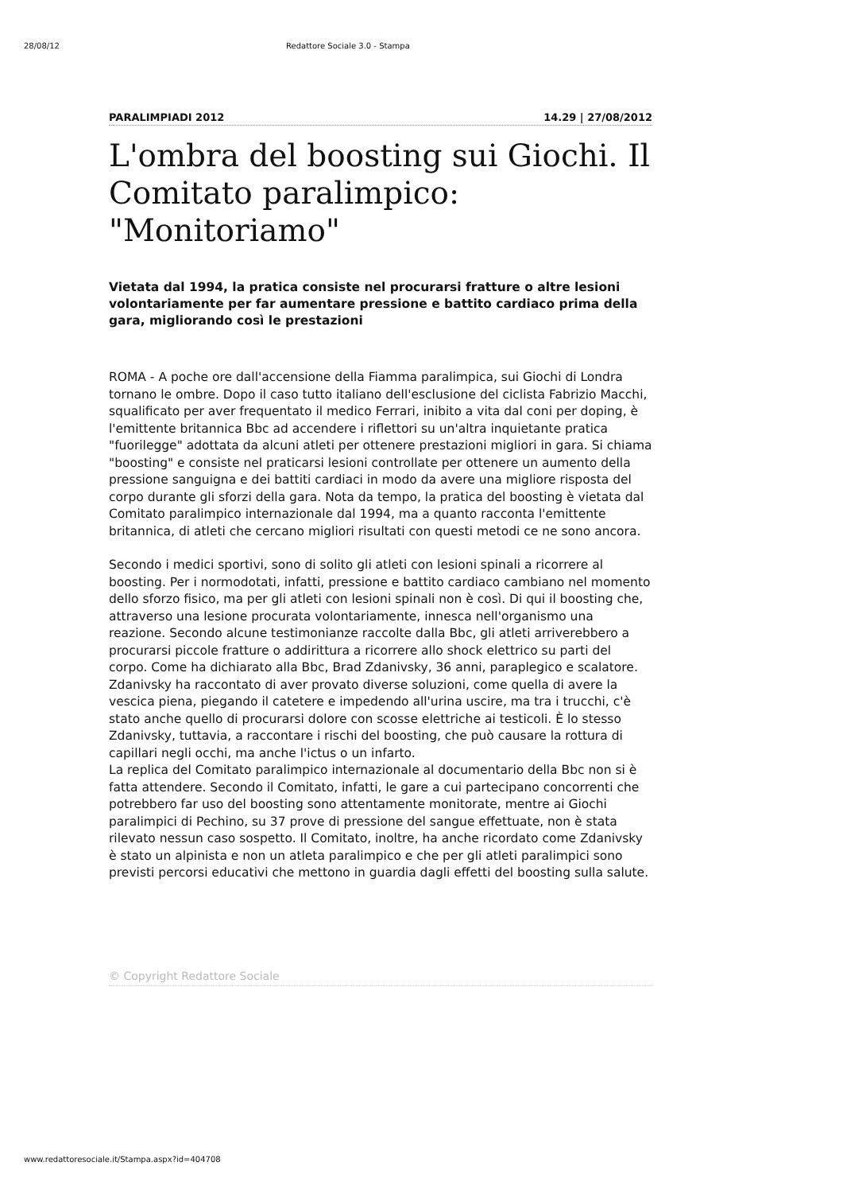28/08/12 Redattore Sociale 3.0 - Stampa
PARALIMPIADI 2012 14.29 | 27/08/2012
L'ombra del boosting sui Giochi. Il Comitato paralimpico: "Monitoriamo"
Vietata dal 1994, la pratica consiste nel procurarsi fratture o altre lesioni volontariamente per far aumentare pressione e battito cardiaco prima della gara, migliorando così le prestazioni
ROMA - A poche ore dall'accensione della Fiamma paralimpica, sui Giochi di Londra tornano le ombre. Dopo il caso tutto italiano dell'esclusione del ciclista Fabrizio Macchi, squalificato per aver frequentato il medico Ferrari, inibito a vita dal coni per doping, è l'emittente britannica Bbc ad accendere i riflettori su un'altra inquietante pratica "fuorilegge" adottata da alcuni atleti per ottenere prestazioni migliori in gara. Si chiama "boosting" e consiste nel praticarsi lesioni controllate per ottenere un aumento della pressione sanguigna e dei battiti cardiaci in modo da avere una migliore risposta del corpo durante gli sforzi della gara. Nota da tempo, la pratica del boosting è vietata dal Comitato paralimpico internazionale dal 1994, ma a quanto racconta l'emittente britannica, di atleti che cercano migliori risultati con questi metodi ce ne sono ancora.
Secondo i medici sportivi, sono di solito gli atleti con lesioni spinali a ricorrere al boosting. Per i normodotati, infatti, pressione e battito cardiaco cambiano nel momento dello sforzo fisico, ma per gli atleti con lesioni spinali non è così. Di qui il boosting che, attraverso una lesione procurata volontariamente, innesca nell'organismo una reazione. Secondo alcune testimonianze raccolte dalla Bbc, gli atleti arriverebbero a procurarsi piccole fratture o addirittura a ricorrere allo shock elettrico su parti del corpo. Come ha dichiarato alla Bbc, Brad Zdanivsky, 36 anni, paraplegico e scalatore. Zdanivsky ha raccontato di aver provato diverse soluzioni, come quella di avere la vescica piena, piegando il catetere e impedendo all'urina uscire, ma tra i trucchi, c'è stato anche quello di procurarsi dolore con scosse elettriche ai testicoli. È lo stesso Zdanivsky, tuttavia, a raccontare i rischi del boosting, che può causare la rottura di capillari negli occhi, ma anche l'ictus o un infarto.
La replica del Comitato paralimpico internazionale al documentario della Bbc non si è fatta attendere. Secondo il Comitato, infatti, le gare a cui partecipano concorrenti che potrebbero far uso del boosting sono attentamente monitorate, mentre ai Giochi paralimpici di Pechino, su 37 prove di pressione del sangue effettuate, non è stata rilevato nessun caso sospetto. Il Comitato, inoltre, ha anche ricordato come Zdanivsky è stato un alpinista e non un atleta paralimpico e che per gli atleti paralimpici sono previsti percorsi educativi che mettono in guardia dagli effetti del boosting sulla salute.
© Copyright Redattore Sociale
www.redattoresociale.it/Stampa.aspx?id=404708